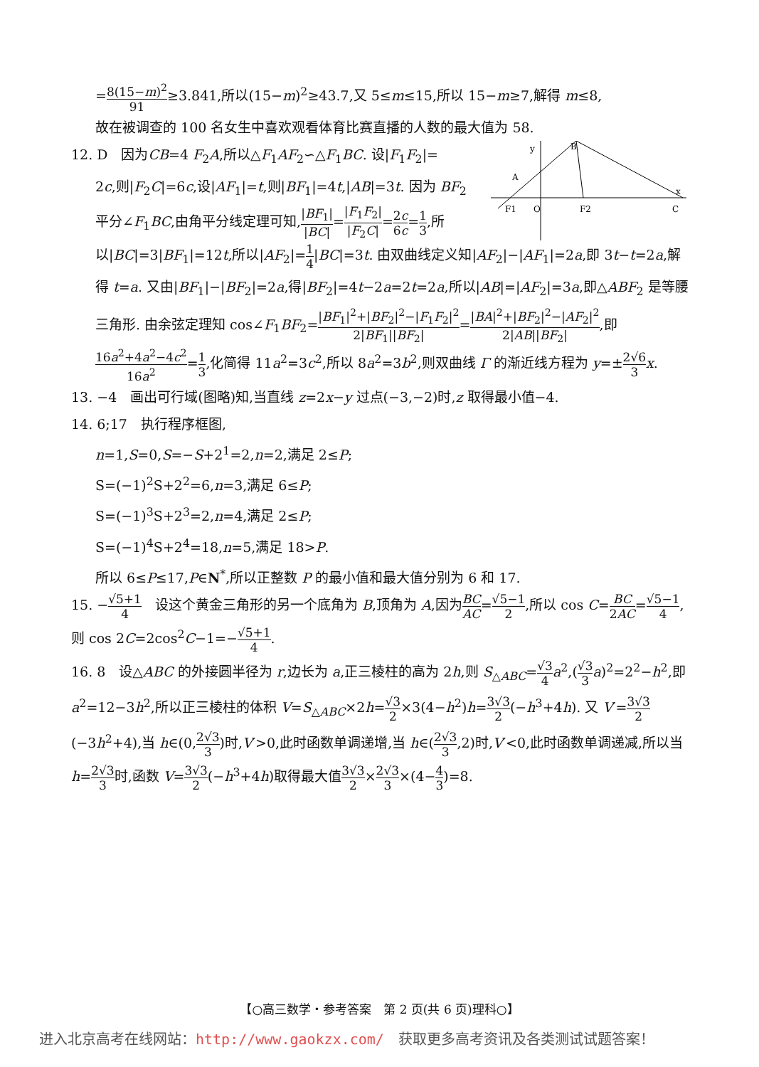=8(15−m)<sup>2</sup> 91≥3.841,所以(15−m)<sup>2</sup>≥43.7,又 5≤m≤15,所以 15−m≥7,解得 m≤8,
故在被调查的 100 名女生中喜欢观看体育比赛直播的人数的最大值为 58.
B
C
F1
F2
O
A
x
y
12. D　因为CB=4 F<sub>2</sub>A,所以△F<sub>1</sub>AF<sub>2</sub>∽△F<sub>1</sub>BC. 设|F<sub>1</sub>F<sub>2</sub>|=
2c,则|F<sub>2</sub>C|=6c,设|AF<sub>1</sub>|=t,则|BF<sub>1</sub>|=4t,|AB|=3t. 因为 BF<sub>2</sub> 平分∠F<sub>1</sub>BC,由角平分线定理可知,|BF<sub>1</sub>| |BC|=|F<sub>1</sub>F<sub>2</sub>| |F<sub>2</sub>C|=2c 6c=1 3,所以|BC|=3|BF<sub>1</sub>|=12t,所以|AF<sub>2</sub>|=1 4|BC|=3t. 由双曲线定义知|AF<sub>2</sub>|−|AF<sub>1</sub>|=2a,即 3t−t=2a,解得 t=a. 又由|BF<sub>1</sub>|−|BF<sub>2</sub>|=2a,得|BF<sub>2</sub>|=4t−2a=2t=2a,所以|AB|=|AF<sub>2</sub>|=3a,即△ABF<sub>2</sub> 是等腰三角形. 由余弦定理知 cos∠F<sub>1</sub>BF<sub>2</sub>=|BF<sub>1</sub>|<sup>2</sup>+|BF<sub>2</sub>|<sup>2</sup>−|F<sub>1</sub>F<sub>2</sub>|<sup>2</sup> 2|BF<sub>1</sub>||BF<sub>2</sub>|=|BA|<sup>2</sup>+|BF<sub>2</sub>|<sup>2</sup>−|AF<sub>2</sub>|<sup>2</sup> 2|AB||BF<sub>2</sub>|,即16a<sup>2</sup>+4a<sup>2</sup>−4c<sup>2</sup> 16a<sup>2</sup>=1 3,化简得 11a<sup>2</sup>=3c<sup>2</sup>,所以 8a<sup>2</sup>=3b<sup>2</sup>,则双曲线 Γ 的渐近线方程为 y=±2√6 3 x.
13. −4　画出可行域(图略)知,当直线 z=2x−y 过点(−3,−2)时,z 取得最小值−4.
14. 6;17　执行程序框图,
n=1,S=0,S=−S+2<sup>1</sup>=2,n=2,满足 2≤P;
S=(−1)<sup>2</sup>S+2<sup>2</sup>=6,n=3,满足 6≤P;
S=(−1)<sup>3</sup>S+2<sup>3</sup>=2,n=4,满足 2≤P;
S=(−1)<sup>4</sup>S+2<sup>4</sup>=18,n=5,满足 18>P.
所以 6≤P≤17,P∈N<sup>*</sup>,所以正整数 P 的最小值和最大值分别为 6 和 17.
15. −√5+1 4　设这个黄金三角形的另一个底角为 B,顶角为 A,因为BC AC=√5−1 2,所以 cos C=BC 2AC=√5−1 4,则 cos 2C=2cos<sup>2</sup>C−1=−√5+1 4.
16. 8　设△ABC 的外接圆半径为 r,边长为 a,正三棱柱的高为 2h,则 S<sub>△ABC</sub>=√3 4 a<sup>2</sup>,(√3 3 a)<sup>2</sup>=2<sup>2</sup>−h<sup>2</sup>,即 a<sup>2</sup>=12−3h<sup>2</sup>,所以正三棱柱的体积 V=S<sub>△ABC</sub>×2h=√3 2×3(4−h<sup>2</sup>)h=3√3 2(−h<sup>3</sup>+4h). 又 V′=3√3 2(−3h<sup>2</sup>+4),当 h∈(0,2√3 3)时,V′>0,此时函数单调递增,当 h∈(2√3 3,2)时,V′<0,此时函数单调递减,所以当 h=2√3 3时,函数 V=3√3 2(−h<sup>3</sup>+4h)取得最大值3√3 2×2√3 3×(4−4 3)=8.
【○高三数学・参考答案　第 2 页(共 6 页)理科○】
进入北京高考在线网站：http://www.gaokzx.com/　获取更多高考资讯及各类测试试题答案！